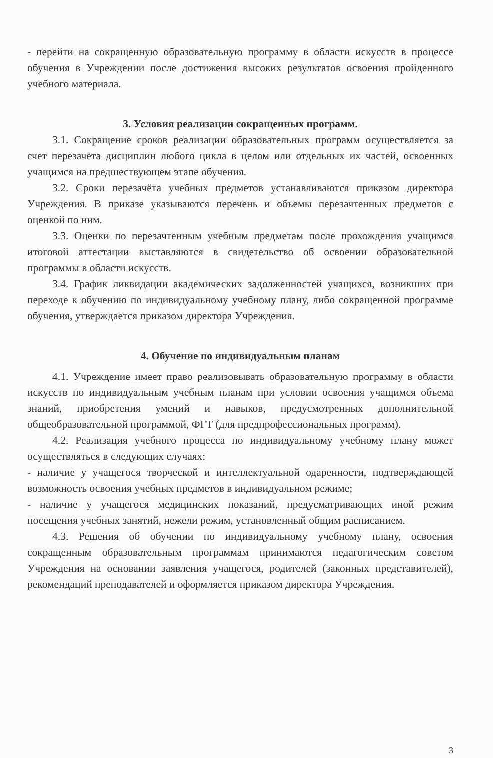- перейти на сокращенную образовательную программу в области искусств в процессе обучения в Учреждении после достижения высоких результатов освоения пройденного учебного материала.
3. Условия реализации сокращенных программ.
3.1. Сокращение сроков реализации образовательных программ осуществляется за счет перезачёта дисциплин любого цикла в целом или отдельных их частей, освоенных учащимся на предшествующем этапе обучения.
3.2. Сроки перезачёта учебных предметов устанавливаются приказом директора Учреждения. В приказе указываются перечень и объемы перезачтенных предметов с оценкой по ним.
3.3. Оценки по перезачтенным учебным предметам после прохождения учащимся итоговой аттестации выставляются в свидетельство об освоении образовательной программы в области искусств.
3.4. График ликвидации академических задолженностей учащихся, возникших при переходе к обучению по индивидуальному учебному плану, либо сокращенной программе обучения, утверждается приказом директора Учреждения.
4. Обучение по индивидуальным планам
4.1. Учреждение имеет право реализовывать образовательную программу в области искусств по индивидуальным учебным планам при условии освоения учащимся объема знаний, приобретения умений и навыков, предусмотренных дополнительной общеобразовательной программой, ФГТ (для предпрофессиональных программ).
4.2. Реализация учебного процесса по индивидуальному учебному плану может осуществляться в следующих случаях:
- наличие у учащегося творческой и интеллектуальной одаренности, подтверждающей возможность освоения учебных предметов в индивидуальном режиме;
- наличие у учащегося медицинских показаний, предусматривающих иной режим посещения учебных занятий, нежели режим, установленный общим расписанием.
4.3. Решения об обучении по индивидуальному учебному плану, освоения сокращенным образовательным программам принимаются педагогическим советом Учреждения на основании заявления учащегося, родителей (законных представителей), рекомендаций преподавателей и оформляется приказом директора Учреждения.
3